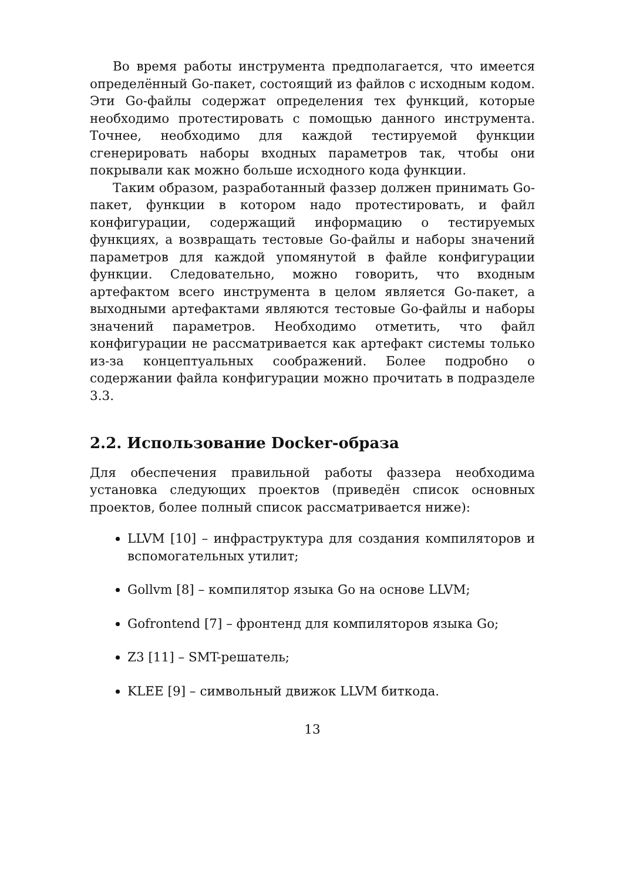Во время работы инструмента предполагается, что имеется определённый Go-пакет, состоящий из файлов с исходным кодом. Эти Go-файлы содержат определения тех функций, которые необходимо протестировать с помощью данного инструмента. Точнее, необходимо для каждой тестируемой функции сгенерировать наборы входных параметров так, чтобы они покрывали как можно больше исходного кода функции.
Таким образом, разработанный фаззер должен принимать Go-пакет, функции в котором надо протестировать, и файл конфигурации, содержащий информацию о тестируемых функциях, а возвращать тестовые Go-файлы и наборы значений параметров для каждой упомянутой в файле конфигурации функции. Следовательно, можно говорить, что входным артефактом всего инструмента в целом является Go-пакет, а выходными артефактами являются тестовые Go-файлы и наборы значений параметров. Необходимо отметить, что файл конфигурации не рассматривается как артефакт системы только из-за концептуальных соображений. Более подробно о содержании файла конфигурации можно прочитать в подразделе 3.3.
2.2. Использование Docker-образа
Для обеспечения правильной работы фаззера необходима установка следующих проектов (приведён список основных проектов, более полный список рассматривается ниже):
LLVM [10] – инфраструктура для создания компиляторов и вспомогательных утилит;
Gollvm [8] – компилятор языка Go на основе LLVM;
Gofrontend [7] – фронтенд для компиляторов языка Go;
Z3 [11] – SMT-решатель;
KLEE [9] – символьный движок LLVM биткода.
13